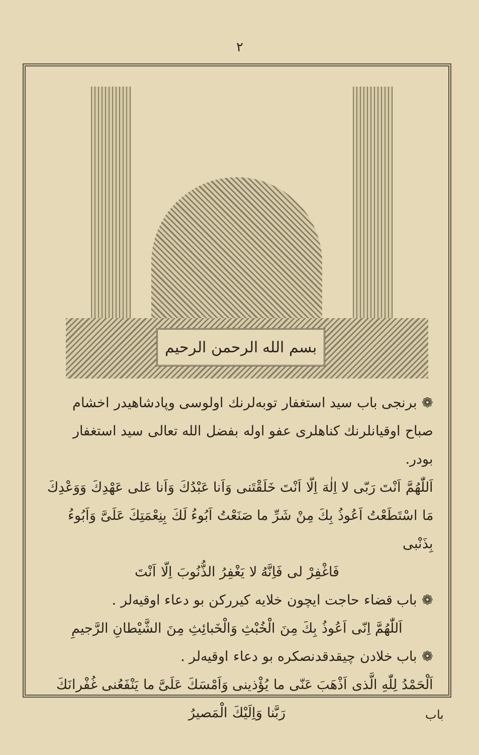٢
بسم الله الرحمن الرحيم
❁ برنجی باب سید استغفار توبه‌لرنك اولوسی وپادشاهیدر اخشام صباح اوقیانلرنك كناهلری عفو اوله بفضل الله تعالی سید استغفار بودر.
اَللّٰهُمَّ اَنْتَ رَبّی لا اِلٰهَ اِلّا اَنْتَ خَلَقْتَنی وَاَنا عَبْدُكَ وَاَنا عَلی عَهْدِكَ وَوَعْدِكَ مَا اسْتَطَعْتُ اَعُوذُ بِكَ مِنْ شَرِّ ما صَنَعْتُ اَبُوءُ لَكَ بِنِعْمَتِكَ عَلَیَّ وَاَبُوءُ بِذَنْبی
فَاغْفِرْ لی فَاِنَّهُ لا یَغْفِرُ الذُّنُوبَ اِلّا اَنْتَ
❁ باب قضاء حاجت ایچون خلایه كیرركن بو دعاء اوقیه‌لر .
اَللّٰهُمَّ اِنّی اَعُوذُ بِكَ مِنَ الْخُبْثِ وَالْخَبائِثِ مِنَ الشَّیْطانِ الرَّجیمِ
❁ باب خلادن چیقدقدنصكره بو دعاء اوقیه‌لر .
اَلْحَمْدُ لِلّٰهِ الَّذی اَذْهَبَ عَنّی ما یُؤْذینی وَاَمْسَكَ عَلَیَّ ما یَنْفَعُنی غُفْرانَكَ
رَبَّنا وَاِلَیْكَ الْمَصیرُ
باب